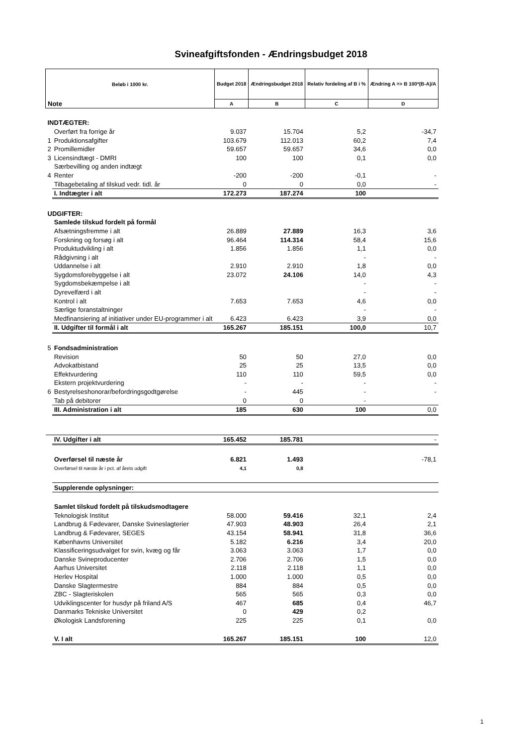Svineafgiftsfonden - Ændringsbudget 2018
| Beløb i 1000 kr. | | Budget 2018 | Ændringsbudget 2018 | Relativ fordeling af B i % | Ændring A => B 100*(B-A)/A |
| --- | --- | --- | --- | --- | --- |
| Note | | A | B | C | D |
| INDTÆGTER: | | | | | |
| | Overført fra forrige år | 9.037 | 15.704 | 5,2 | -34,7 |
| 1 | Produktionsafgifter | 103.679 | 112.013 | 60,2 | 7,4 |
| 2 | Promillemidler | 59.657 | 59.657 | 34,6 | 0,0 |
| 3 | Licensindtægt - DMRI | 100 | 100 | 0,1 | 0,0 |
| | Særbevilling og anden indtægt | | | | |
| 4 | Renter | -200 | -200 | -0,1 | - |
| | Tilbagebetaling af tilskud vedr. tidl. år | 0 | 0 | 0,0 | - |
| | I. Indtægter i alt | 172.273 | 187.274 | 100 | |
| UDGIFTER: | | | | | |
| | Samlede tilskud fordelt på formål | | | | |
| | Afsætningsfremme i alt | 26.889 | 27.889 | 16,3 | 3,6 |
| | Forskning og forsøg i alt | 96.464 | 114.314 | 58,4 | 15,6 |
| | Produktudvikling i alt | 1.856 | 1.856 | 1,1 | 0,0 |
| | Rådgivning i alt | | | - | - |
| | Uddannelse i alt | 2.910 | 2.910 | 1,8 | 0,0 |
| | Sygdomsforebyggelse i alt | 23.072 | 24.106 | 14,0 | 4,3 |
| | Sygdomsbekæmpelse i alt | | | - | - |
| | Dyrevelfærd i alt | | | - | - |
| | Kontrol i alt | 7.653 | 7.653 | 4,6 | 0,0 |
| | Særlige foranstaltninger | | | - | - |
| | Medfinansiering af initiativer under EU-programmer i alt | 6.423 | 6.423 | 3,9 | 0,0 |
| | II. Udgifter til formål i alt | 165.267 | 185.151 | 100,0 | 10,7 |
| 5 | Fondsadministration | | | | |
| | Revision | 50 | 50 | 27,0 | 0,0 |
| | Advokatbistand | 25 | 25 | 13,5 | 0,0 |
| | Effektvurdering | 110 | 110 | 59,5 | 0,0 |
| | Ekstern projektvurdering | - | - | - | - |
| 6 | Bestyrelseshonorar/befordringsgodtgørelse | - | 445 | - | - |
| | Tab på debitorer | 0 | 0 | - | |
| | III. Administration i alt | 185 | 630 | 100 | 0,0 |
| | IV. Udgifter i alt | 165.452 | 185.781 | | - |
| | Overførsel til næste år | 6.821 | 1.493 | | -78,1 |
| | Overførsel til næste år i pct. af årets udgift | 4,1 | 0,8 | | |
| | Supplerende oplysninger: | | | | |
| | Samlet tilskud fordelt på tilskudsmodtagere | | | | |
| | Teknologisk Institut | 58.000 | 59.416 | 32,1 | 2,4 |
| | Landbrug & Fødevarer, Danske Svineslagterier | 47.903 | 48.903 | 26,4 | 2,1 |
| | Landbrug & Fødevarer, SEGES | 43.154 | 58.941 | 31,8 | 36,6 |
| | Københavns Universitet | 5.182 | 6.216 | 3,4 | 20,0 |
| | Klassificeringsudvalget for svin, kvæg og får | 3.063 | 3.063 | 1,7 | 0,0 |
| | Danske Svineproducenter | 2.706 | 2.706 | 1,5 | 0,0 |
| | Aarhus Universitet | 2.118 | 2.118 | 1,1 | 0,0 |
| | Herlev Hospital | 1.000 | 1.000 | 0,5 | 0,0 |
| | Danske Slagtermestre | 884 | 884 | 0,5 | 0,0 |
| | ZBC - Slagteriskolen | 565 | 565 | 0,3 | 0,0 |
| | Udviklingscenter for husdyr på friland A/S | 467 | 685 | 0,4 | 46,7 |
| | Danmarks Tekniske Universitet | 0 | 429 | 0,2 | |
| | Økologisk Landsforening | 225 | 225 | 0,1 | 0,0 |
| | V. I alt | 165.267 | 185.151 | 100 | 12,0 |
1